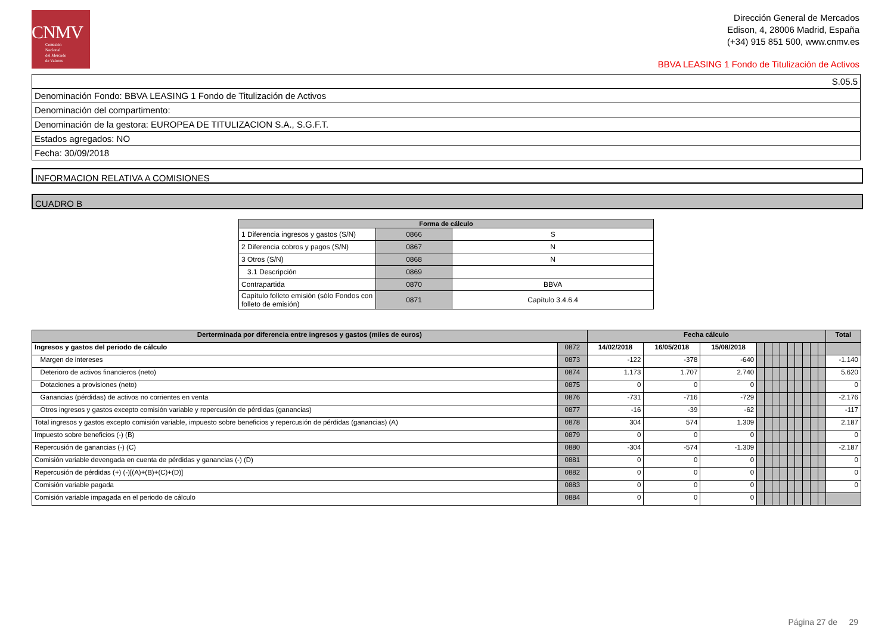CNMV
Comisión
Nacional
del Mercado
de Valores
Dirección General de Mercados
Edison, 4, 28006 Madrid, España
(+34) 915 851 500, www.cnmv.es
BBVA LEASING 1 Fondo de Titulización de Activos
| S.05.5 |
| Denominación Fondo: BBVA LEASING 1 Fondo de Titulización de Activos |
| Denominación del compartimento: |
| Denominación de la gestora: EUROPEA DE TITULIZACION S.A., S.G.F.T. |
| Estados agregados: NO |
| Fecha: 30/09/2018 |
INFORMACION RELATIVA A COMISIONES
CUADRO B
| Forma de cálculo | | |
| --- | --- | --- |
| 1 Diferencia ingresos y gastos (S/N) | 0866 | S |
| 2 Diferencia cobros y pagos (S/N) | 0867 | N |
| 3 Otros (S/N) | 0868 | N |
| 3.1 Descripción | 0869 | |
| Contrapartida | 0870 | BBVA |
| Capítulo folleto emisión (sólo Fondos con folleto de emisión) | 0871 | Capítulo 3.4.6.4 |
| Derterminada por diferencia entre ingresos y gastos (miles de euros) | | Fecha cálculo | | | | | | | | | | | | Total |
| --- | --- | --- | --- | --- | --- | --- | --- | --- | --- | --- | --- | --- | --- | --- |
| Ingresos y gastos del periodo de cálculo | 0872 | 14/02/2018 | 16/05/2018 | 15/08/2018 | | | | | | | | | | |
| Margen de intereses | 0873 | -122 | -378 | -640 | | | | | | | | | | -1.140 |
| Deterioro de activos financieros (neto) | 0874 | 1.173 | 1.707 | 2.740 | | | | | | | | | | 5.620 |
| Dotaciones a provisiones (neto) | 0875 | 0 | 0 | 0 | | | | | | | | | | 0 |
| Ganancias (pérdidas) de activos no corrientes en venta | 0876 | -731 | -716 | -729 | | | | | | | | | | -2.176 |
| Otros ingresos y gastos excepto comisión variable y repercusión de pérdidas (ganancias) | 0877 | -16 | -39 | -62 | | | | | | | | | | -117 |
| Total ingresos y gastos excepto comisión variable, impuesto sobre beneficios y repercusión de pérdidas (ganancias) (A) | 0878 | 304 | 574 | 1.309 | | | | | | | | | | 2.187 |
| Impuesto sobre beneficios (-) (B) | 0879 | 0 | 0 | 0 | | | | | | | | | | 0 |
| Repercusión de ganancias (-) (C) | 0880 | -304 | -574 | -1.309 | | | | | | | | | | -2.187 |
| Comisión variable devengada en cuenta de pérdidas y ganancias (-) (D) | 0881 | 0 | 0 | 0 | | | | | | | | | | 0 |
| Repercusión de pérdidas (+) (-)[(A)+(B)+(C)+(D)] | 0882 | 0 | 0 | 0 | | | | | | | | | | 0 |
| Comisión variable pagada | 0883 | 0 | 0 | 0 | | | | | | | | | | 0 |
| Comisión variable impagada en el periodo de cálculo | 0884 | 0 | 0 | 0 | | | | | | | | | | |
Página 27 de 29